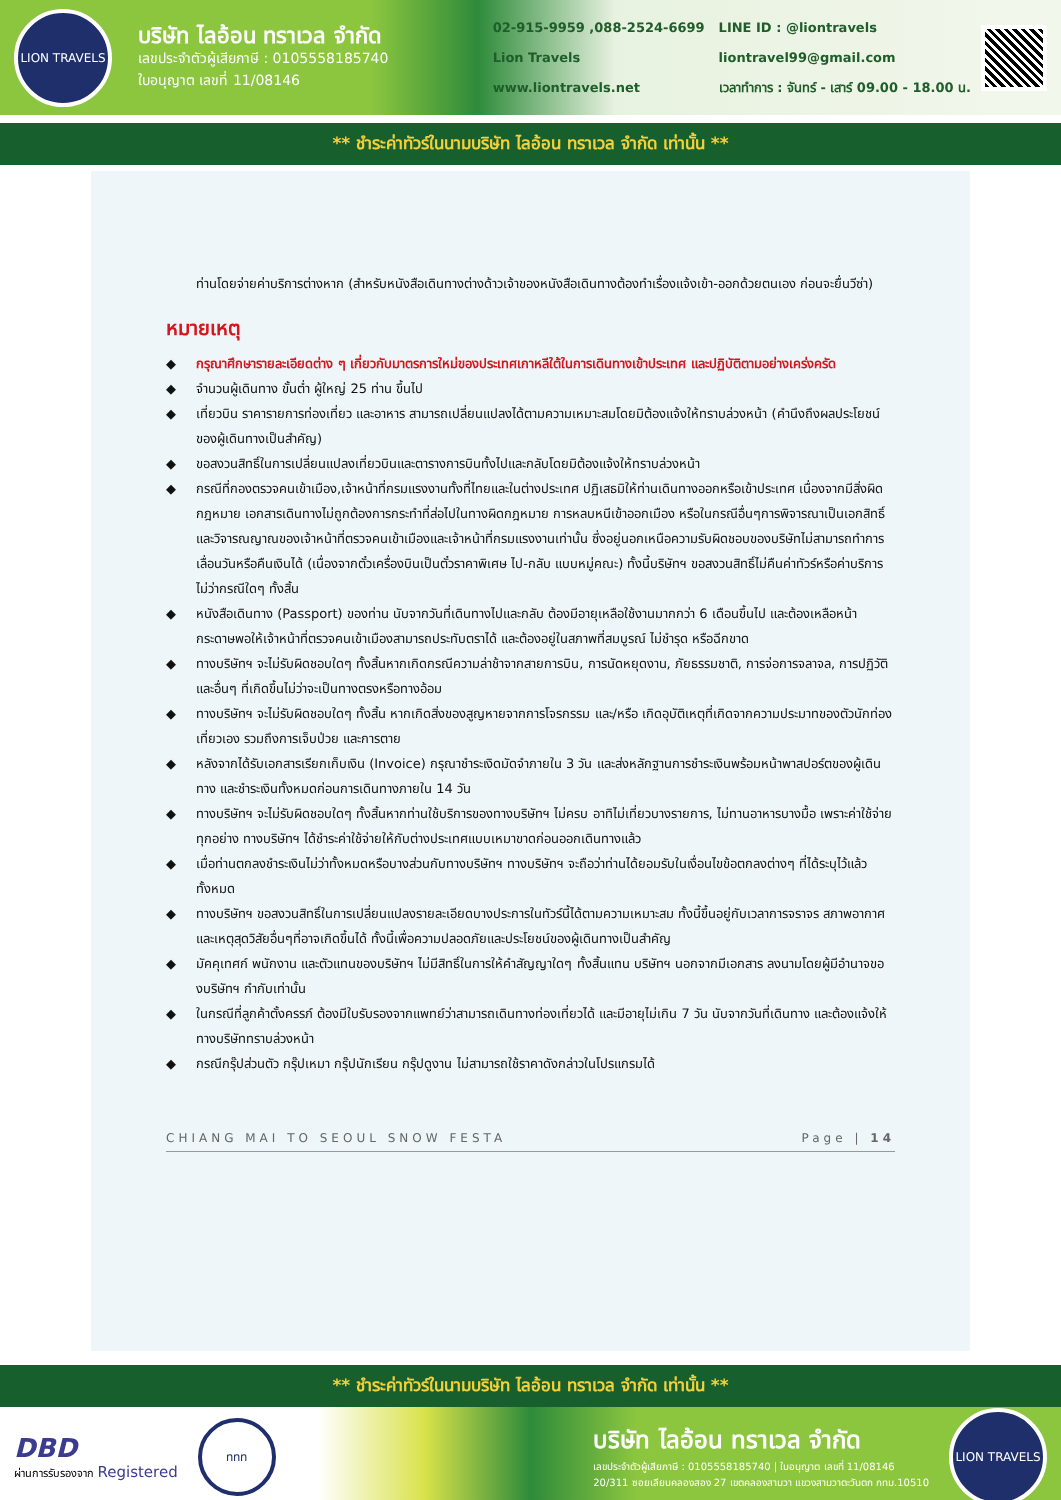LION TRAVELS
บริษัท ไลอ้อน ทราเวล จำกัด
เลขประจำตัวผู้เสียภาษี : 0105558185740
ใบอนุญาต เลขที่ 11/08146
02-915-9959 ,088-2524-6699
Lion Travels
www.liontravels.net
LINE ID : @liontravels
liontravel99@gmail.com
เวลาทำการ : จันทร์ - เสาร์ 09.00 - 18.00 น.
** ชำระค่าทัวร์ในนามบริษัท ไลอ้อน ทราเวล จำกัด เท่านั้น **
ท่านโดยจ่ายค่าบริการต่างหาก (สำหรับหนังสือเดินทางต่างด้าวเจ้าของหนังสือเดินทางต้องทำเรื่องแจ้งเข้า-ออกด้วยตนเอง ก่อนจะยื่นวีซ่า)
หมายเหตุ
◆ กรุณาศึกษารายละเอียดต่าง ๆ เกี่ยวกับมาตรการใหม่ของประเทศเกาหลีใต้ในการเดินทางเข้าประเทศ และปฏิบัติตามอย่างเคร่งครัด
◆ จำนวนผู้เดินทาง ขั้นต่ำ ผู้ใหญ่ 25 ท่าน ขึ้นไป
◆ เที่ยวบิน ราคารายการท่องเที่ยว และอาหาร สามารถเปลี่ยนแปลงได้ตามความเหมาะสมโดยมิต้องแจ้งให้ทราบล่วงหน้า (คำนึงถึงผลประโยชน์ของผู้เดินทางเป็นสำคัญ)
◆ ขอสงวนสิทธิ์ในการเปลี่ยนแปลงเที่ยวบินและตารางการบินทั้งไปและกลับโดยมิต้องแจ้งให้ทราบล่วงหน้า
◆ กรณีที่กองตรวจคนเข้าเมือง,เจ้าหน้าที่กรมแรงงานทั้งที่ไทยและในต่างประเทศ ปฏิเสธมิให้ท่านเดินทางออกหรือเข้าประเทศ เนื่องจากมีสิ่งผิดกฎหมาย เอกสารเดินทางไม่ถูกต้องการกระทำที่ส่อไปในทางผิดกฎหมาย การหลบหนีเข้าออกเมือง หรือในกรณีอื่นๆการพิจารณาเป็นเอกสิทธิ์และวิจารณญาณของเจ้าหน้าที่ตรวจคนเข้าเมืองและเจ้าหน้าที่กรมแรงงานเท่านั้น ซึ่งอยู่นอกเหนือความรับผิดชอบของบริษัทไม่สามารถทำการเลื่อนวันหรือคืนเงินได้ (เนื่องจากตั๋วเครื่องบินเป็นตั๋วราคาพิเศษ ไป-กลับ แบบหมู่คณะ) ทั้งนี้บริษัทฯ ขอสงวนสิทธิ์ไม่คืนค่าทัวร์หรือค่าบริการไม่ว่ากรณีใดๆ ทั้งสิ้น
◆ หนังสือเดินทาง (Passport) ของท่าน นับจากวันที่เดินทางไปและกลับ ต้องมีอายุเหลือใช้งานมากกว่า 6 เดือนขึ้นไป และต้องเหลือหน้ากระดาษพอให้เจ้าหน้าที่ตรวจคนเข้าเมืองสามารถประทับตราได้ และต้องอยู่ในสภาพที่สมบูรณ์ ไม่ชำรุด หรือฉีกขาด
◆ ทางบริษัทฯ จะไม่รับผิดชอบใดๆ ทั้งสิ้นหากเกิดกรณีความล่าช้าจากสายการบิน, การนัดหยุดงาน, ภัยธรรมชาติ, การจ่อการจลาจล, การปฏิวัติและอื่นๆ ที่เกิดขึ้นไม่ว่าจะเป็นทางตรงหรือทางอ้อม
◆ ทางบริษัทฯ จะไม่รับผิดชอบใดๆ ทั้งสิ้น หากเกิดสิ่งของสูญหายจากการโจรกรรม และ/หรือ เกิดอุบัติเหตุที่เกิดจากความประมาทของตัวนักท่องเที่ยวเอง รวมถึงการเจ็บป่วย และการตาย
◆ หลังจากได้รับเอกสารเรียกเก็บเงิน (Invoice) กรุณาชำระเงิดมัดจำภายใน 3 วัน และส่งหลักฐานการชำระเงินพร้อมหน้าพาสปอร์ตของผู้เดินทาง และชำระเงินทั้งหมดก่อนการเดินทางภายใน 14 วัน
◆ ทางบริษัทฯ จะไม่รับผิดชอบใดๆ ทั้งสิ้นหากท่านใช้บริการของทางบริษัทฯ ไม่ครบ อาทิไม่เที่ยวบางรายการ, ไม่ทานอาหารบางมื้อ เพราะค่าใช้จ่ายทุกอย่าง ทางบริษัทฯ ได้ชำระค่าใช้จ่ายให้กับต่างประเทศแบบเหมาขาดก่อนออกเดินทางแล้ว
◆ เมื่อท่านตกลงชำระเงินไม่ว่าทั้งหมดหรือบางส่วนกับทางบริษัทฯ ทางบริษัทฯ จะถือว่าท่านได้ยอมรับในเงื่อนไขข้อตกลงต่างๆ ที่ได้ระบุไว้แล้วทั้งหมด
◆ ทางบริษัทฯ ขอสงวนสิทธิ์ในการเปลี่ยนแปลงรายละเอียดบางประการในทัวร์นี้ได้ตามความเหมาะสม ทั้งนี้ขึ้นอยู่กับเวลาการจราจร สภาพอากาศ และเหตุสุดวิสัยอื่นๆที่อาจเกิดขึ้นได้ ทั้งนี้เพื่อความปลอดภัยและประโยชน์ของผู้เดินทางเป็นสำคัญ
◆ มัคคุเทศก์ พนักงาน และตัวแทนของบริษัทฯ ไม่มีสิทธิ์ในการให้คำสัญญาใดๆ ทั้งสิ้นแทน บริษัทฯ นอกจากมีเอกสาร ลงนามโดยผู้มีอำนาจของบริษัทฯ กำกับเท่านั้น
◆ ในกรณีที่ลูกค้าตั้งครรภ์ ต้องมีใบรับรองจากแพทย์ว่าสามารถเดินทางท่องเที่ยวได้ และมีอายุไม่เกิน 7 วัน นับจากวันที่เดินทาง และต้องแจ้งให้ทางบริษัททราบล่วงหน้า
◆ กรณีกรุ๊ปส่วนตัว กรุ๊ปเหมา กรุ๊ปนักเรียน กรุ๊ปดูงาน ไม่สามารถใช้ราคาดังกล่าวในโปรแกรมได้
CHIANG MAI TO SEOUL SNOW FESTA Page | 14
** ชำระค่าทัวร์ในนามบริษัท ไลอ้อน ทราเวล จำกัด เท่านั้น **
DBD
ผ่านการรับรองจาก Registered
ททท
บริษัท ไลอ้อน ทราเวล จำกัด
เลขประจำตัวผู้เสียภาษี : 0105558185740 | ใบอนุญาต เลขที่ 11/08146
20/311 ซอยเลียบคลองสอง 27 เขตคลองสามวา แขวงสามวาตะวันตก กทม.10510
LION TRAVELS